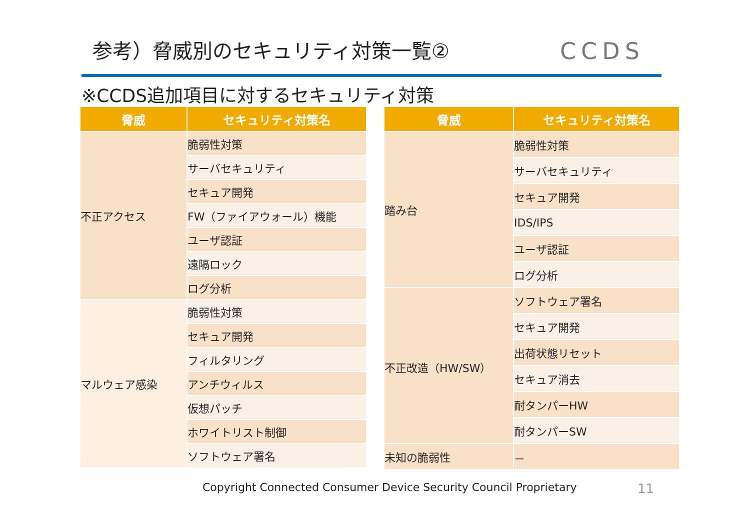参考）脅威別のセキュリティ対策一覧② CCDS
※CCDS追加項目に対するセキュリティ対策
| 脅威 | セキュリティ対策名 |
| --- | --- |
| 不正アクセス | 脆弱性対策 |
| | サーバセキュリティ |
| | セキュア開発 |
| | FW（ファイアウォール）機能 |
| | ユーザ認証 |
| | 遠隔ロック |
| | ログ分析 |
| マルウェア感染 | 脆弱性対策 |
| | セキュア開発 |
| | フィルタリング |
| | アンチウィルス |
| | 仮想パッチ |
| | ホワイトリスト制御 |
| | ソフトウェア署名 |
| 脅威 | セキュリティ対策名 |
| --- | --- |
| 踏み台 | 脆弱性対策 |
| | サーバセキュリティ |
| | セキュア開発 |
| | IDS/IPS |
| | ユーザ認証 |
| | ログ分析 |
| 不正改造（HW/SW） | ソフトウェア署名 |
| | セキュア開発 |
| | 出荷状態リセット |
| | セキュア消去 |
| | 耐タンパーHW |
| | 耐タンパーSW |
| 未知の脆弱性 | － |
Copyright Connected Consumer Device Security Council Proprietary
11